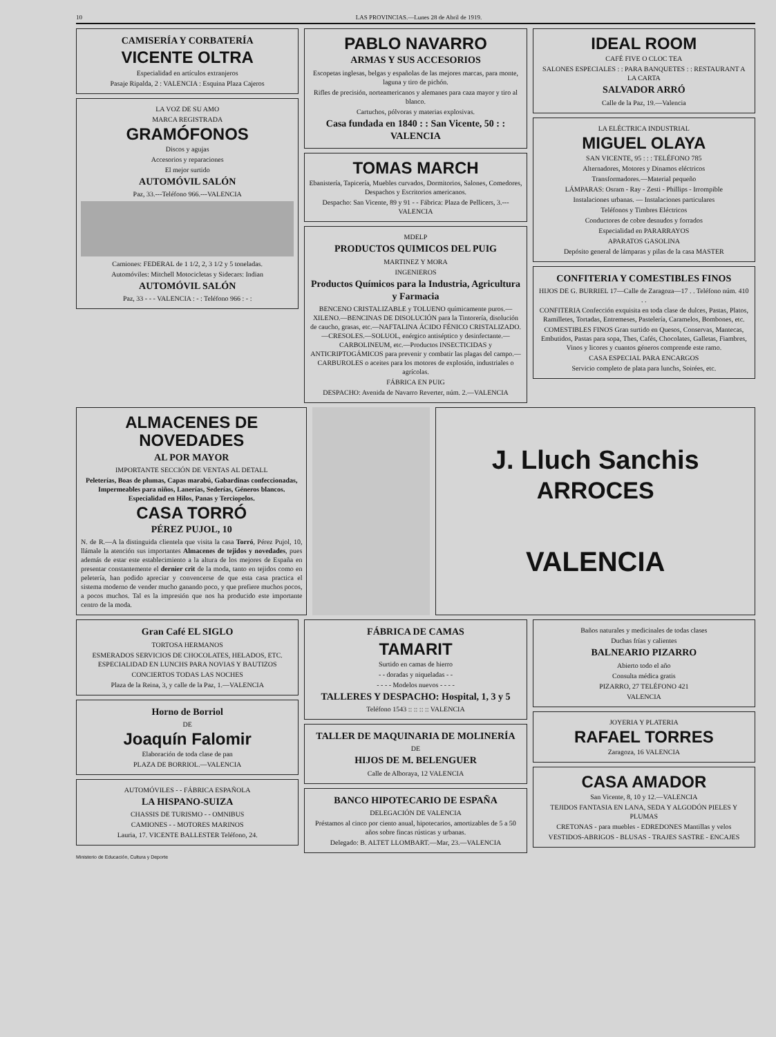10 LAS PROVINCIAS.—Lunes 28 de Abril de 1919.
CAMISERÍA Y CORBATERÍA
VICENTE OLTRA
Especialidad en artículos extranjeros
Pasaje Ripalda, 2 : VALENCIA : Esquina Plaza Cajeros
LA VOZ DE SU AMO
MARCA REGISTRADA
GRAMÓFONOS
Discos y agujas
Accesorios y reparaciones
El mejor surtido
AUTOMÓVIL SALÓN
Paz, 33.---Teléfono 966.---VALENCIA
Camiones: FEDERAL de 1 1/2, 2, 3 1/2 y 5 toneladas.
Automóviles: Mitchell Motocicletas y Sidecars: Indian
AUTOMÓVIL SALÓN
Paz, 33 - - - VALENCIA : - : Teléfono 966 : - :
PABLO NAVARRO
ARMAS Y SUS ACCESORIOS
Escopetas inglesas, belgas y españolas de las mejores marcas, para monte, laguna y tiro de pichón.
Rifles de precisión, norteamericanos y alemanes para caza mayor y tiro al blanco.
Cartuchos, pólvoras y materias explosivas.
Casa fundada en 1840 : : San Vicente, 50 : : VALENCIA
TOMAS MARCH
Ebanistería, Tapicería, Muebles curvados, Dormitorios, Salones, Comedores, Despachos y Escritorios americanos.
Despacho: San Vicente, 89 y 91 - - Fábrica: Plaza de Pellicers, 3.---VALENCIA
MDELP
PRODUCTOS QUIMICOS DEL PUIG
MARTINEZ Y MORA
INGENIEROS
Productos Químicos para la Industria, Agricultura y Farmacia
BENCENO CRISTALIZABLE y TOLUENO químicamente puros.—XILENO.—BENCINAS DE DISOLUCIÓN para la Tintorería, disolución de caucho, grasas, etc.—NAFTALINA ÁCIDO FÉNICO CRISTALIZADO.—CRESOLES.—SOLUOL, enérgico antiséptico y desinfectante.—CARBOLINEUM, etc.—Productos INSECTICIDAS y ANTICRIPTOGÁMICOS para prevenir y combatir las plagas del campo.—CARBUROLES o aceites para los motores de explosión, industriales o agrícolas.
FÁBRICA EN PUIG
DESPACHO: Avenida de Navarro Reverter, núm. 2.—VALENCIA
IDEAL ROOM
CAFÉ FIVE O CLOC TEA
SALONES ESPECIALES : : PARA BANQUETES : : RESTAURANT A LA CARTA
SALVADOR ARRÓ
Calle de la Paz, 19.—Valencia
LA ELÉCTRICA INDUSTRIAL
MIGUEL OLAYA
SAN VICENTE, 95 : : : TELÉFONO 785
Alternadores, Motores y Dinamos eléctricos
Transformadores.—Material pequeño
LÁMPARAS: Osram - Ray - Zesti - Phillips - Irrompible
Instalaciones urbanas. — Instalaciones particulares
Teléfonos y Timbres Eléctricos
Conductores de cobre desnudos y forrados
Especialidad en PARARRAYOS
APARATOS GASOLINA
Depósito general de lámparas y pilas de la casa MASTER
CONFITERIA Y COMESTIBLES FINOS
HIJOS DE G. BURRIEL 17—Calle de Zaragoza—17 . . Teléfono núm. 410 . .
CONFITERIA Confección exquisita en toda clase de dulces, Pastas, Platos, Ramilletes, Tortadas, Entremeses, Pastelería, Caramelos, Bombones, etc.
COMESTIBLES FINOS Gran surtido en Quesos, Conservas, Mantecas, Embutidos, Pastas para sopa, Thes, Cafés, Chocolates, Galletas, Fiambres, Vinos y licores y cuantos géneros comprende este ramo.
CASA ESPECIAL PARA ENCARGOS
Servicio completo de plata para lunchs, Soirées, etc.
ALMACENES DE NOVEDADES
AL POR MAYOR
IMPORTANTE SECCIÓN DE VENTAS AL DETALL
Peleterías, Boas de plumas, Capas marabú, Gabardinas confeccionadas, Impermeables para niños, Lanerías, Sederías, Géneros blancos. Especialidad en Hilos, Panas y Terciopelos.
CASA TORRÓ
PÉREZ PUJOL, 10
N. de R.—A la distinguida clientela que visita la casa Torró, Pérez Pujol, 10, llámale la atención sus importantes Almacenes de tejidos y novedades, pues además de estar este establecimiento a la altura de los mejores de España en presentar constantemente el dernier crit de la moda, tanto en tejidos como en peletería, han podido apreciar y convencerse de que esta casa practica el sistema moderno de vender mucho ganando poco, y que prefiere muchos pocos, a pocos muchos. Tal es la impresión que nos ha producido este importante centro de la moda.
J. Lluch Sanchis
ARROCES
VALENCIA
Gran Café EL SIGLO
TORTOSA HERMANOS
ESMERADOS SERVICIOS DE CHOCOLATES, HELADOS, ETC. ESPECIALIDAD EN LUNCHS PARA NOVIAS Y BAUTIZOS
CONCIERTOS TODAS LAS NOCHES
Plaza de la Reina, 3, y calle de la Paz, 1.—VALENCIA
Horno de Borriol
DE
Joaquín Falomir
Elaboración de toda clase de pan
PLAZA DE BORRIOL.—VALENCIA
AUTOMÓVILES - - FÁBRICA ESPAÑOLA
LA HISPANO-SUIZA
CHASSIS DE TURISMO - - OMNIBUS
CAMIONES - - MOTORES MARINOS
Lauria, 17. VICENTE BALLESTER Teléfono, 24.
FÁBRICA DE CAMAS
TAMARIT
Surtido en camas de hierro
- - doradas y niqueladas - -
- - - - Modelos nuevos - - - -
TALLERES Y DESPACHO: Hospital, 1, 3 y 5
Teléfono 1543 :: :: :: :: VALENCIA
TALLER DE MAQUINARIA DE MOLINERÍA
DE
HIJOS DE M. BELENGUER
Calle de Alboraya, 12 VALENCIA
BANCO HIPOTECARIO DE ESPAÑA
DELEGACIÓN DE VALENCIA
Préstamos al cinco por ciento anual, hipotecarios, amortizables de 5 a 50 años sobre fincas rústicas y urbanas.
Delegado: B. ALTET LLOMBART.—Mar, 23.—VALENCIA
Baños naturales y medicinales de todas clases
Duchas frías y calientes
BALNEARIO PIZARRO
Abierto todo el año
Consulta médica gratis
PIZARRO, 27 TELÉFONO 421
VALENCIA
JOYERIA Y PLATERIA
RAFAEL TORRES
Zaragoza, 16 VALENCIA
CASA AMADOR
San Vicente, 8, 10 y 12.—VALENCIA
TEJIDOS FANTASIA EN LANA, SEDA Y ALGODÓN PIELES Y PLUMAS
CRETONAS - para muebles - EDREDONES Mantillas y velos
VESTIDOS-ABRIGOS - BLUSAS - TRAJES SASTRE - ENCAJES
Ministerio de Educación, Cultura y Deporte